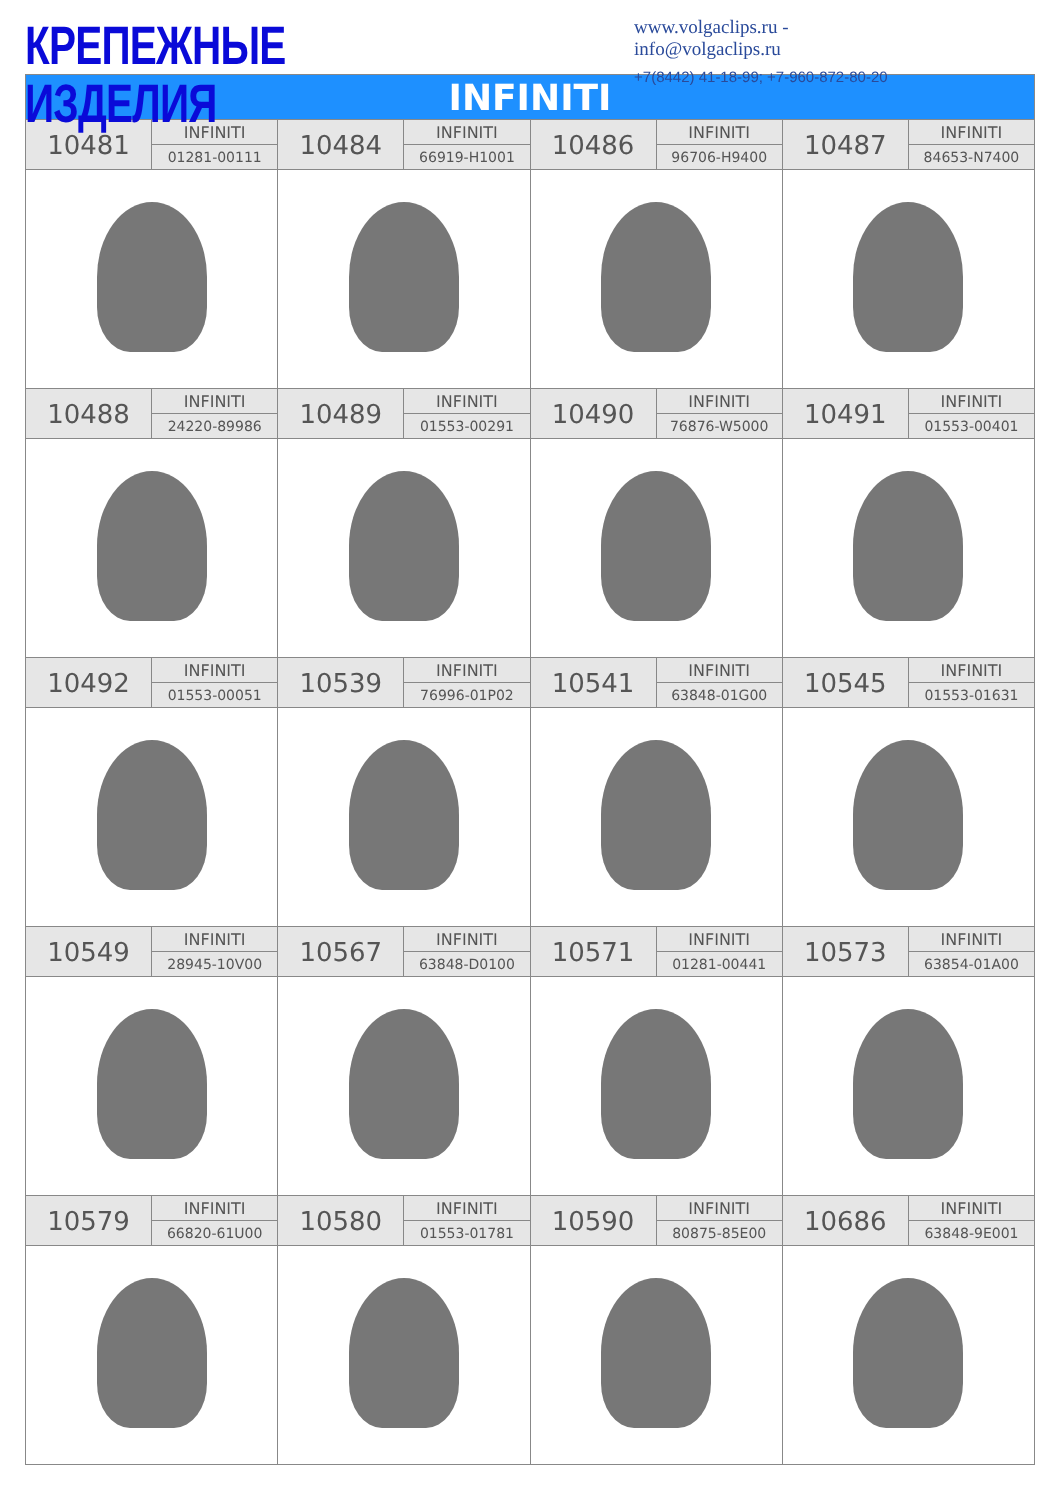КРЕПЕЖНЫЕ ИЗДЕЛИЯ
www.volgaclips.ru - info@volgaclips.ru
+7(8442) 41-18-99; +7-960-872-80-20
| INFINITI | | | | | | | |
| --- | --- | --- | --- | --- | --- | --- | --- |
| 10481 | INFINITI | 10484 | INFINITI | 10486 | INFINITI | 10487 | INFINITI |
| | 01281-00111 | | 66919-H1001 | | 96706-H9400 | | 84653-N7400 |
| 10488 | INFINITI | 10489 | INFINITI | 10490 | INFINITI | 10491 | INFINITI |
| | 24220-89986 | | 01553-00291 | | 76876-W5000 | | 01553-00401 |
| 10492 | INFINITI | 10539 | INFINITI | 10541 | INFINITI | 10545 | INFINITI |
| | 01553-00051 | | 76996-01P02 | | 63848-01G00 | | 01553-01631 |
| 10549 | INFINITI | 10567 | INFINITI | 10571 | INFINITI | 10573 | INFINITI |
| | 28945-10V00 | | 63848-D0100 | | 01281-00441 | | 63854-01A00 |
| 10579 | INFINITI | 10580 | INFINITI | 10590 | INFINITI | 10686 | INFINITI |
| | 66820-61U00 | | 01553-01781 | | 80875-85E00 | | 63848-9E001 |